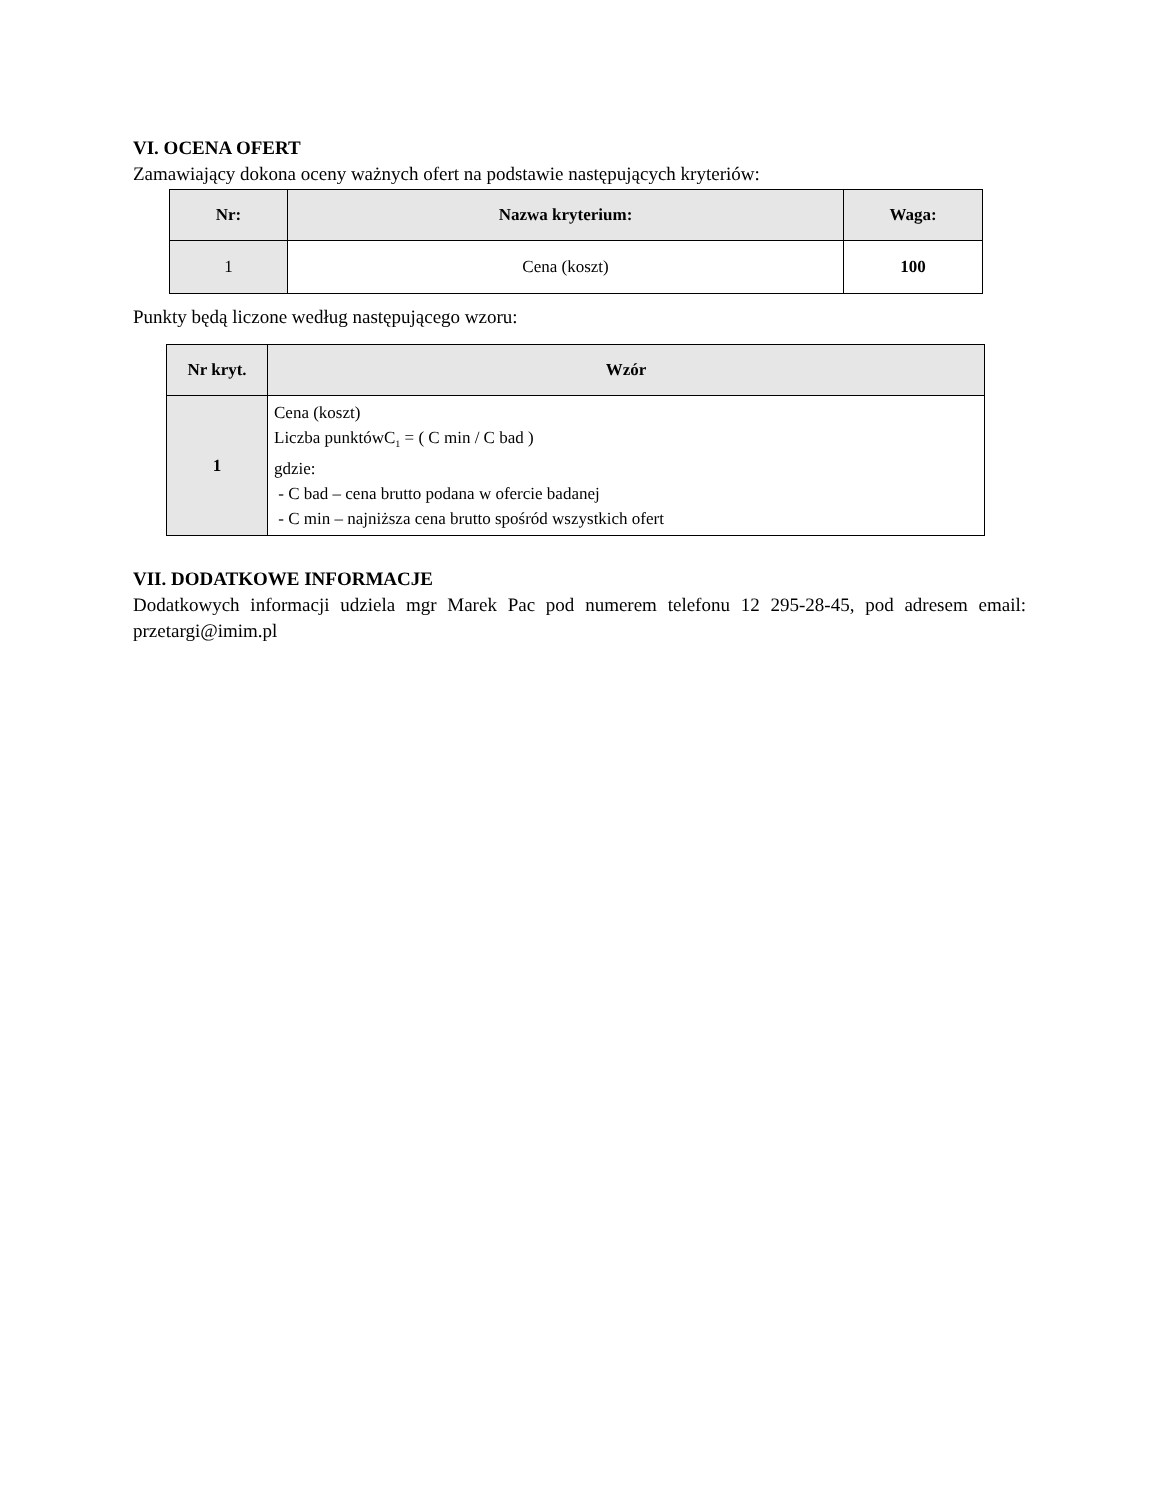VI. OCENA OFERT
Zamawiający dokona oceny ważnych ofert na podstawie następujących kryteriów:
| Nr: | Nazwa kryterium: | Waga: |
| --- | --- | --- |
| 1 | Cena (koszt) | 100 |
Punkty będą liczone według następującego wzoru:
| Nr kryt. | Wzór |
| --- | --- |
| 1 | Cena (koszt) Liczba punktówC<sub>1</sub> = ( C min / C bad ) gdzie: - C bad – cena brutto podana w ofercie badanej - C min – najniższa cena brutto spośród wszystkich ofert |
VII. DODATKOWE INFORMACJE
Dodatkowych informacji udziela mgr Marek Pac pod numerem telefonu 12 295-28-45, pod adresem email: przetargi@imim.pl